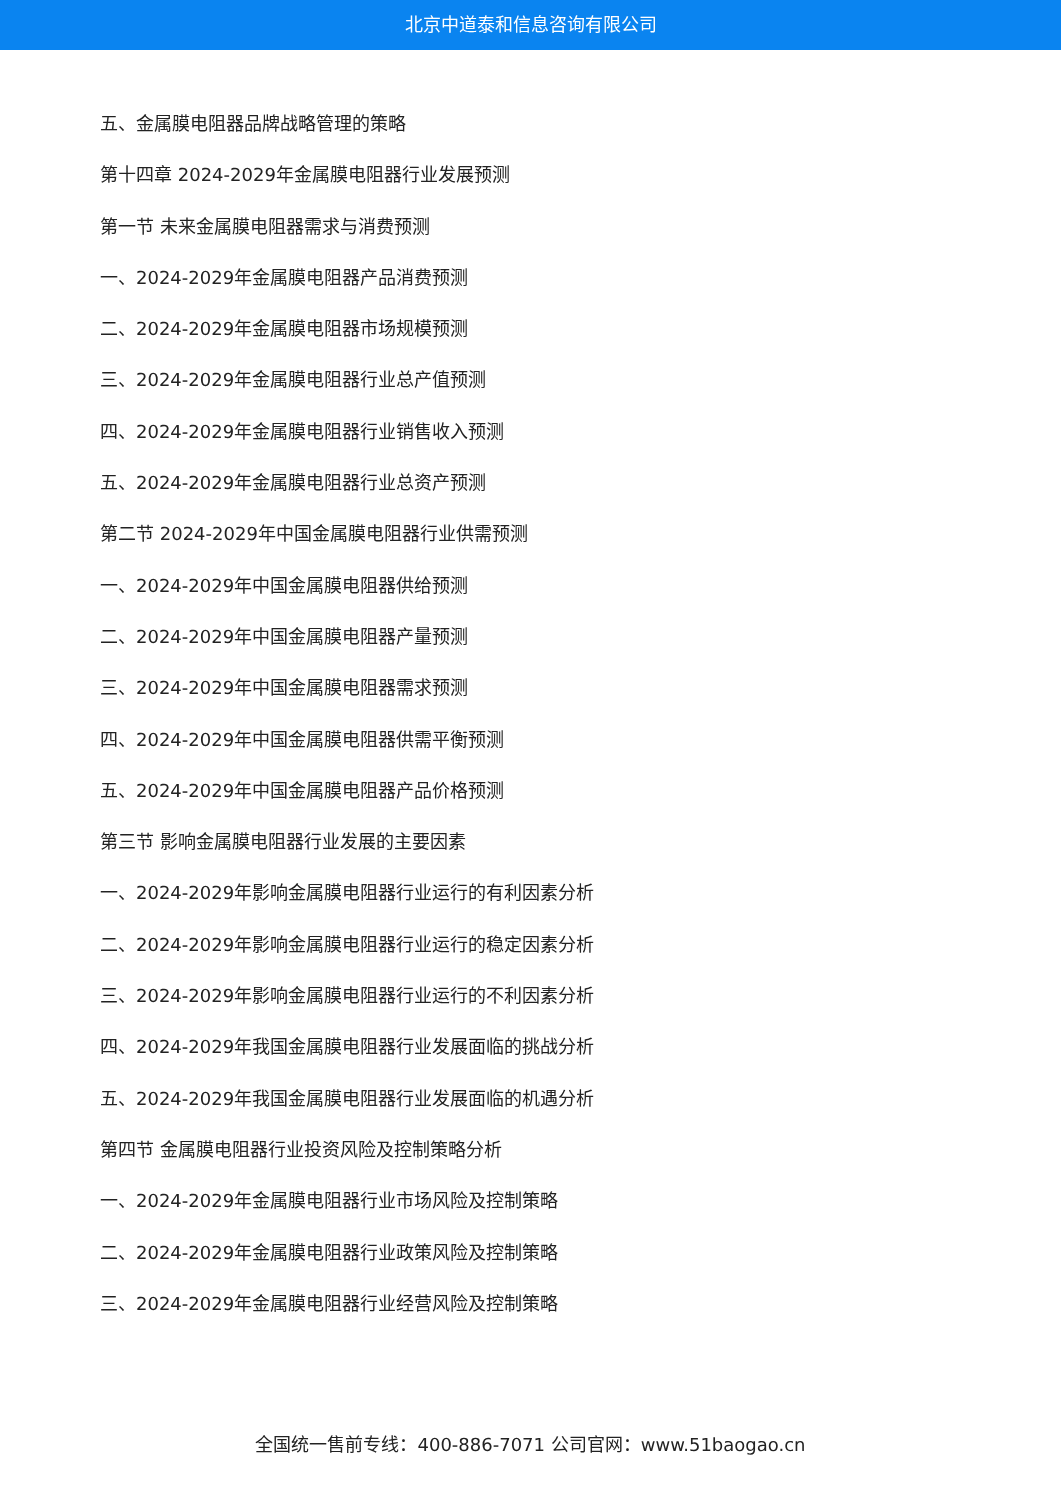北京中道泰和信息咨询有限公司
五、金属膜电阻器品牌战略管理的策略
第十四章 2024-2029年金属膜电阻器行业发展预测
第一节 未来金属膜电阻器需求与消费预测
一、2024-2029年金属膜电阻器产品消费预测
二、2024-2029年金属膜电阻器市场规模预测
三、2024-2029年金属膜电阻器行业总产值预测
四、2024-2029年金属膜电阻器行业销售收入预测
五、2024-2029年金属膜电阻器行业总资产预测
第二节 2024-2029年中国金属膜电阻器行业供需预测
一、2024-2029年中国金属膜电阻器供给预测
二、2024-2029年中国金属膜电阻器产量预测
三、2024-2029年中国金属膜电阻器需求预测
四、2024-2029年中国金属膜电阻器供需平衡预测
五、2024-2029年中国金属膜电阻器产品价格预测
第三节 影响金属膜电阻器行业发展的主要因素
一、2024-2029年影响金属膜电阻器行业运行的有利因素分析
二、2024-2029年影响金属膜电阻器行业运行的稳定因素分析
三、2024-2029年影响金属膜电阻器行业运行的不利因素分析
四、2024-2029年我国金属膜电阻器行业发展面临的挑战分析
五、2024-2029年我国金属膜电阻器行业发展面临的机遇分析
第四节 金属膜电阻器行业投资风险及控制策略分析
一、2024-2029年金属膜电阻器行业市场风险及控制策略
二、2024-2029年金属膜电阻器行业政策风险及控制策略
三、2024-2029年金属膜电阻器行业经营风险及控制策略
全国统一售前专线：400-886-7071 公司官网：www.51baogao.cn